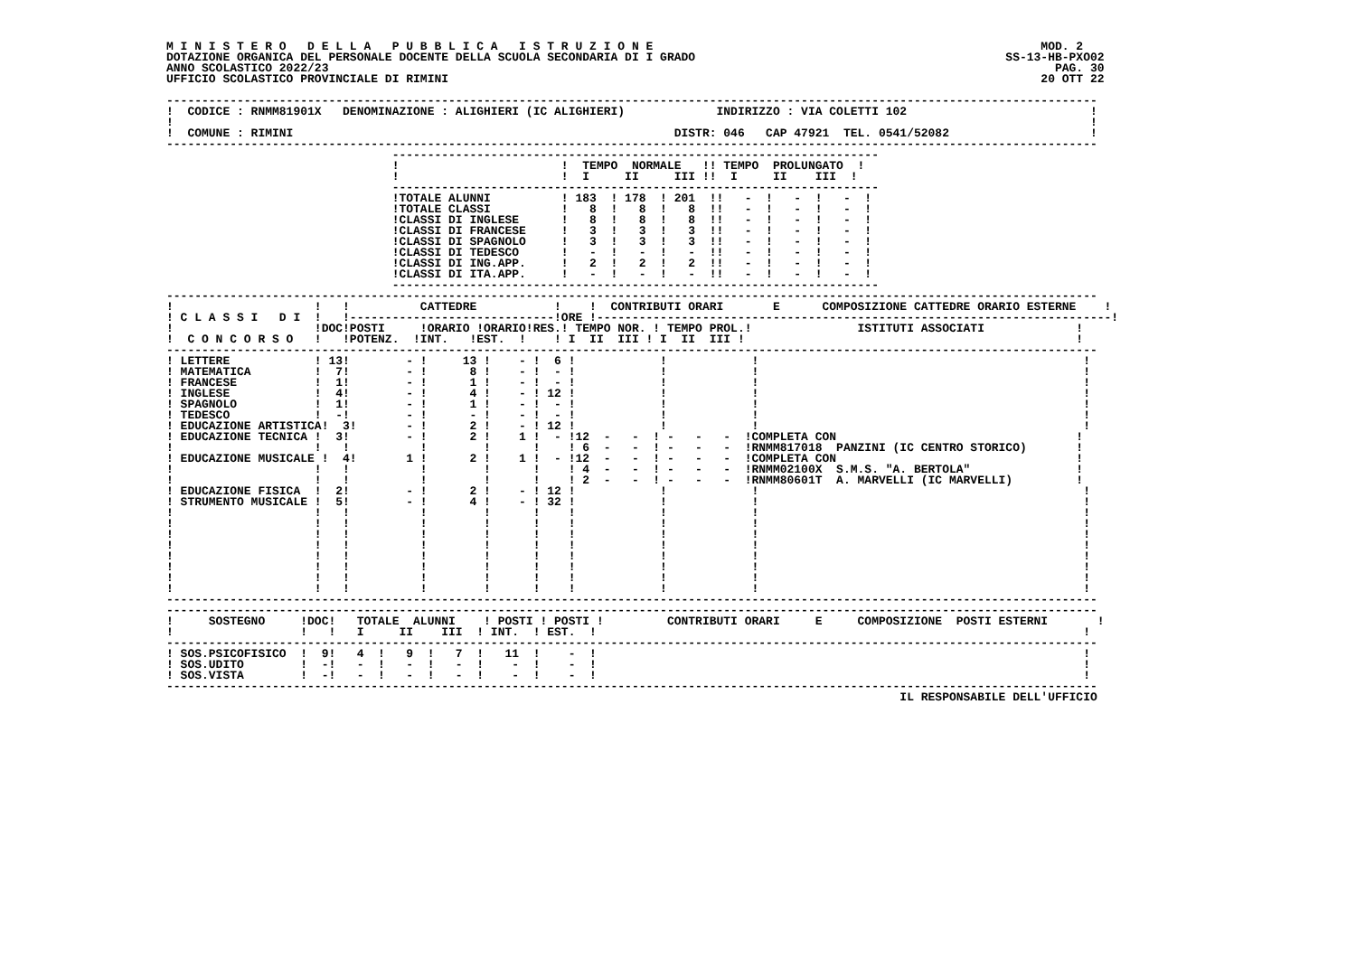M I N I S T E R O   D E L L A   P U B B L I C A   I S T R U Z I O N E                                                       MOD. 2
DOTAZIONE ORGANICA DEL PERSONALE DOCENTE DELLA SCUOLA SECONDARIA DI I GRADO                                            SS-13-HB-PXO02
ANNO SCOLASTICO 2022/23                                                                                                       PAG. 30
UFFICIO SCOLASTICO PROVINCIALE DI RIMINI                                                                                    20 OTT 22

------------------------------------------------------------------------------------------------------------------------------------
!  CODICE : RNMM81901X   DENOMINAZIONE : ALIGHIERI (IC ALIGHIERI)             INDIRIZZO : VIA COLETTI 102                          !
!                                                                                                                                  !
!  COMUNE : RIMINI                                                      DISTR: 046   CAP 47921  TEL. 0541/52082                    !
------------------------------------------------------------------------------------------------------------------------------------
                                ---------------------------------------------------------------------
                                !                       !  TEMPO  NORMALE   !! TEMPO  PROLUNGATO  !
                                !                       !  I     II     III !!  I     II    III  !
                                ---------------------------------------------------------------------
                                !TOTALE ALUNNI          ! 183  ! 178  ! 201  !!   -  !   -  !   -  !
                                !TOTALE CLASSI          !   8  !   8  !   8  !!   -  !   -  !   -  !
                                !CLASSI DI INGLESE      !   8  !   8  !   8  !!   -  !   -  !   -  !
                                !CLASSI DI FRANCESE     !   3  !   3  !   3  !!   -  !   -  !   -  !
                                !CLASSI DI SPAGNOLO     !   3  !   3  !   3  !!   -  !   -  !   -  !
                                !CLASSI DI TEDESCO      !   -  !   -  !   -  !!   -  !   -  !   -  !
                                !CLASSI DI ING.APP.     !   2  !   2  !   2  !!   -  !   -  !   -  !
                                !CLASSI DI ITA.APP.     !   -  !   -  !   -  !!   -  !   -  !   -  !
                                ---------------------------------------------------------------------
------------------------------------------------------------------------------------------------------------------------------------
!                    !   !          CATTEDRE           !    !  CONTRIBUTI ORARI       E      COMPOSIZIONE CATTEDRE ORARIO ESTERNE    !
! C L A S S I   D I  !   !-----------------------------!ORE !-------------------------------------------------------------------------!
!                    !DOC!POSTI     !ORARIO !ORARIO!RES.! TEMPO NOR. ! TEMPO PROL.!               ISTITUTI ASSOCIATI             !
!  C O N C O R S O   !   !POTENZ.  !INT.   !EST.  !    ! I  II  III ! I  II  III !                                               !
------------------------------------------------------------------------------------------------------------------------------------
! LETTERE            ! 13!        - !     13 !    - !  6 !            !            !                                              !
! MATEMATICA         !  7!        - !      8 !    - !  - !            !            !                                              !
! FRANCESE           !  1!        - !      1 !    - !  - !            !            !                                              !
! INGLESE            !  4!        - !      4 !    - ! 12 !            !            !                                              !
! SPAGNOLO           !  1!        - !      1 !    - !  - !            !            !                                              !
! TEDESCO            !  -!        - !      - !    - !  - !            !            !                                              !
! EDUCAZIONE ARTISTICA!  3!       - !      2 !    - ! 12 !            !            !                                              !
! EDUCAZIONE TECNICA !  3!        - !      2 !    1 !  - !12  -   -  ! -   -   -  !COMPLETA CON                                  !
!                    !   !          !        !      !    ! 6  -   -  ! -   -   -  !RNMM817018  PANZINI (IC CENTRO STORICO)       !
! EDUCAZIONE MUSICALE !  4!       1 !      2 !    1 !  - !12  -   -  ! -   -   -  !COMPLETA CON                                  !
!                    !   !          !        !      !    ! 4  -   -  ! -   -   -  !RNMM02100X  S.M.S. "A. BERTOLA"               !
!                    !   !          !        !      !    ! 2  -   -  ! -   -   -  !RNMM80601T  A. MARVELLI (IC MARVELLI)         !
! EDUCAZIONE FISICA  !  2!        - !      2 !    - ! 12 !            !            !                                              !
! STRUMENTO MUSICALE !  5!        - !      4 !    - ! 32 !            !            !                                              !
!                    !   !          !        !      !    !            !            !                                              !
!                    !   !          !        !      !    !            !            !                                              !
!                    !   !          !        !      !    !            !            !                                              !
!                    !   !          !        !      !    !            !            !                                              !
!                    !   !          !        !      !    !            !            !                                              !
!                    !   !          !        !      !    !            !            !                                              !
!                    !   !          !        !      !    !            !            !                                              !
!                    !   !          !        !      !    !            !            !                                              !
------------------------------------------------------------------------------------------------------------------------------------
------------------------------------------------------------------------------------------------------------------------------------
!     SOSTEGNO     !DOC!   TOTALE  ALUNNI    ! POSTI ! POSTI !         CONTRIBUTI ORARI     E     COMPOSIZIONE  POSTI ESTERNI       !
!                  !   !   I     II    III  ! INT.  ! EST.  !                                                                     !
------------------------------------------------------------------------------------------------------------------------------------
! SOS.PSICOFISICO  !  9!   4  !   9  !   7  !   11  !    -  !                                                                     !
! SOS.UDITO        !  -!   -  !   -  !   -  !    -  !    -  !                                                                     !
! SOS.VISTA        !  -!   -  !   -  !   -  !    -  !    -  !                                                                     !
------------------------------------------------------------------------------------------------------------------------------------
                                                                                                        IL RESPONSABILE DELL'UFFICIO